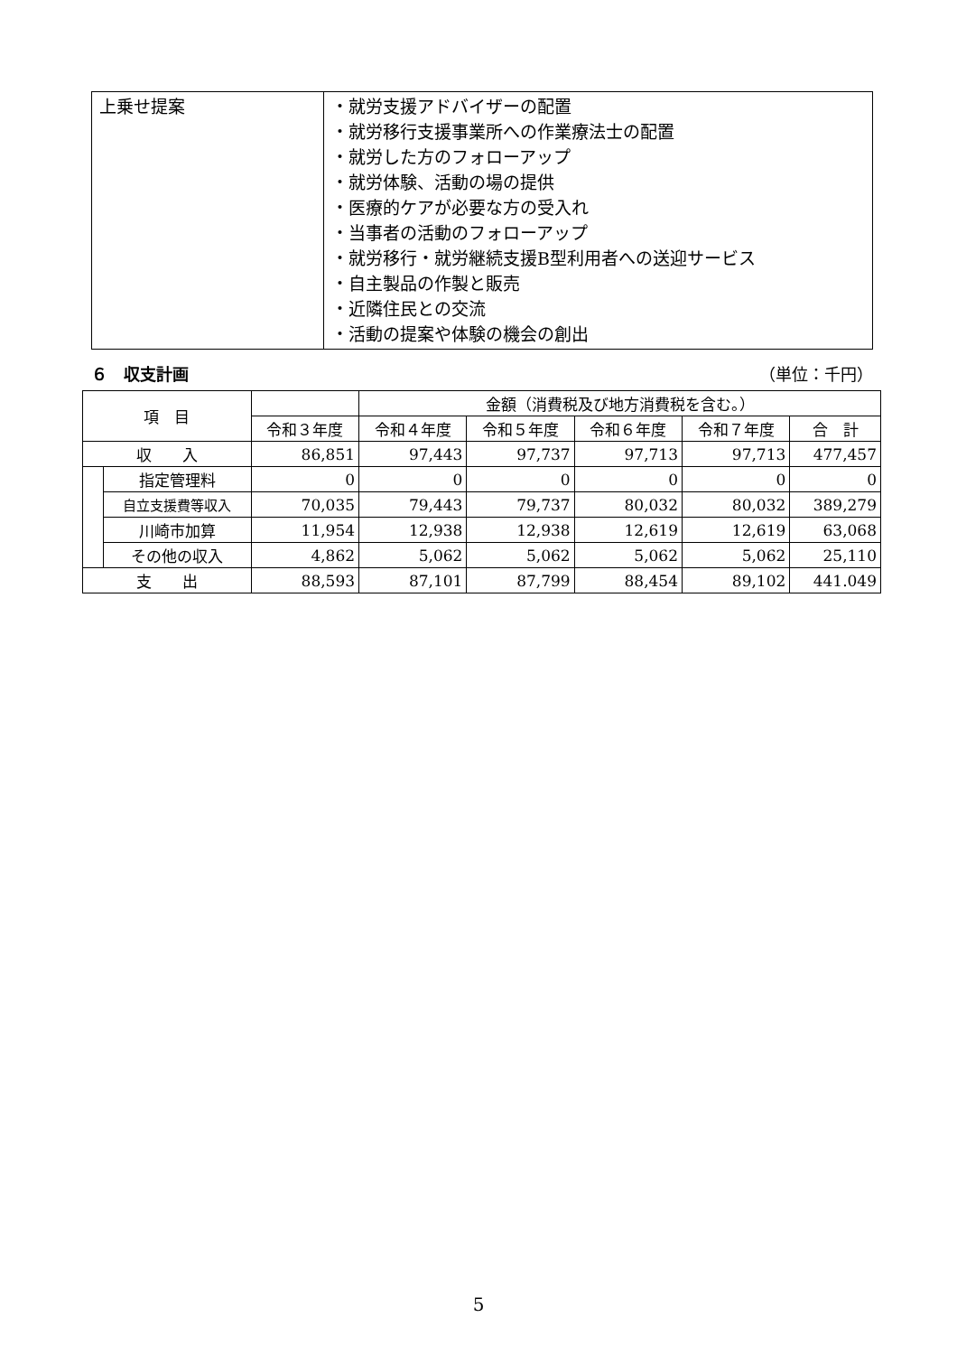| 上乗せ提案 | ・就労支援アドバイザーの配置 ・就労移行支援事業所への作業療法士の配置 ・就労した方のフォローアップ ・就労体験、活動の場の提供 ・医療的ケアが必要な方の受入れ ・当事者の活動のフォローアップ ・就労移行・就労継続支援B型利用者への送迎サービス ・自主製品の作製と販売 ・近隣住民との交流 ・活動の提案や体験の機会の創出 |
６　収支計画 （単位：千円）
| 項 目 | | | 金額（消費税及び地方消費税を含む。） | | | | |
| --- | --- | --- | --- | --- | --- | --- | --- |
| | | 令和３年度 | 令和４年度 | 令和５年度 | 令和６年度 | 令和７年度 | 合 計 |
| 収 入 | | 86,851 | 97,443 | 97,737 | 97,713 | 97,713 | 477,457 |
| | 指定管理料 | 0 | 0 | 0 | 0 | 0 | 0 |
| | 自立支援費等収入 | 70,035 | 79,443 | 79,737 | 80,032 | 80,032 | 389,279 |
| | 川崎市加算 | 11,954 | 12,938 | 12,938 | 12,619 | 12,619 | 63,068 |
| | その他の収入 | 4,862 | 5,062 | 5,062 | 5,062 | 5,062 | 25,110 |
| 支 出 | | 88,593 | 87,101 | 87,799 | 88,454 | 89,102 | 441.049 |
5